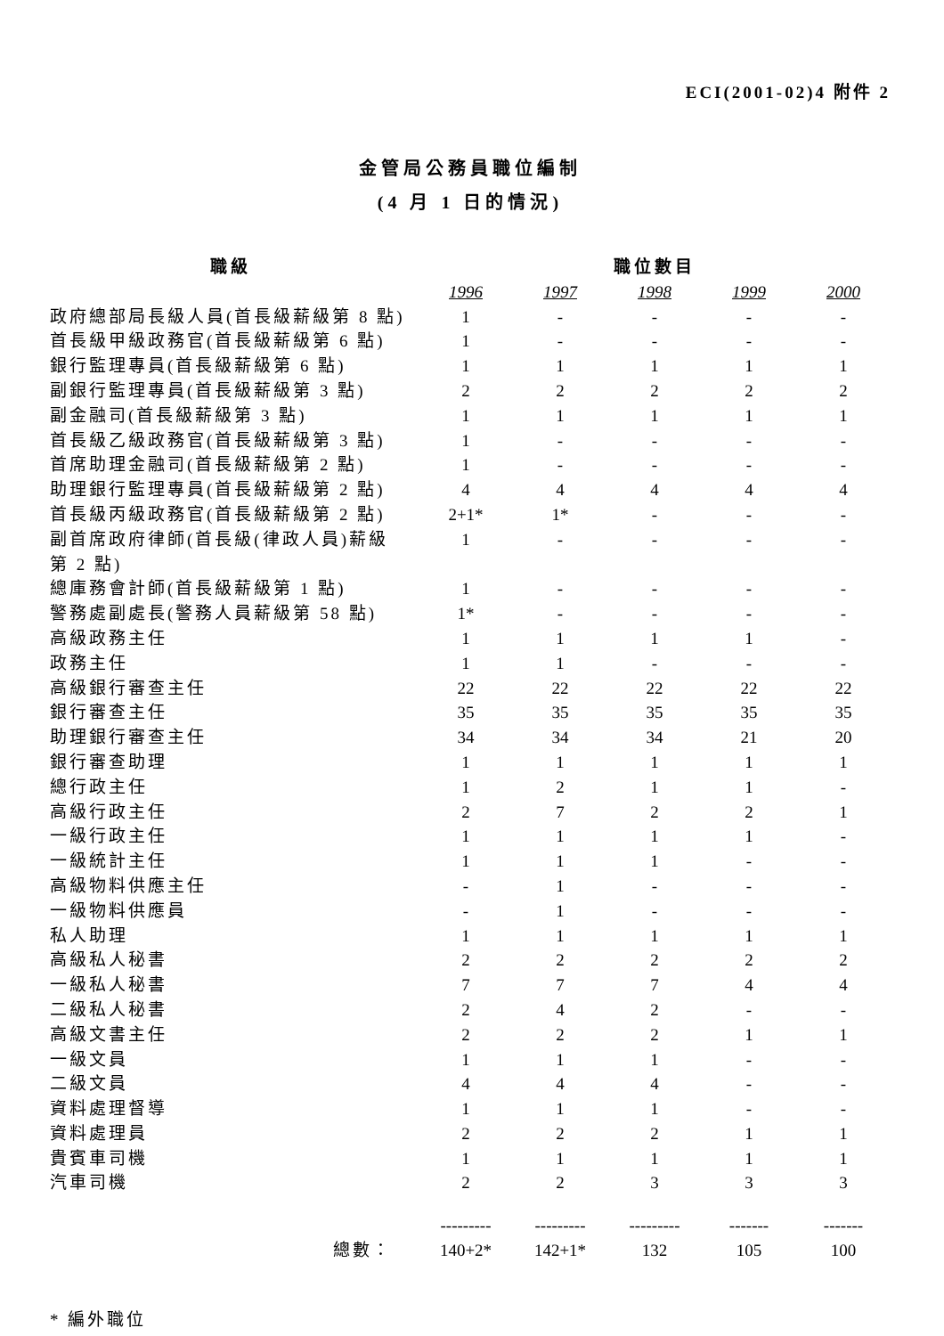ECI(2001-02)4 附件 2
金管局公務員職位編制
(4 月 1 日的情況)
| 職級 | 職位數目 | | | | |
| --- | --- | --- | --- | --- | --- |
| | 1996 | 1997 | 1998 | 1999 | 2000 |
| 政府總部局長級人員(首長級薪級第 8 點) | 1 | - | - | - | - |
| 首長級甲級政務官(首長級薪級第 6 點) | 1 | - | - | - | - |
| 銀行監理專員(首長級薪級第 6 點) | 1 | 1 | 1 | 1 | 1 |
| 副銀行監理專員(首長級薪級第 3 點) | 2 | 2 | 2 | 2 | 2 |
| 副金融司(首長級薪級第 3 點) | 1 | 1 | 1 | 1 | 1 |
| 首長級乙級政務官(首長級薪級第 3 點) | 1 | - | - | - | - |
| 首席助理金融司(首長級薪級第 2 點) | 1 | - | - | - | - |
| 助理銀行監理專員(首長級薪級第 2 點) | 4 | 4 | 4 | 4 | 4 |
| 首長級丙級政務官(首長級薪級第 2 點) | 2+1* | 1* | - | - | - |
| 副首席政府律師(首長級(律政人員)薪級 第 2 點) | 1 | - | - | - | - |
| 總庫務會計師(首長級薪級第 1 點) | 1 | - | - | - | - |
| 警務處副處長(警務人員薪級第 58 點) | 1* | - | - | - | - |
| 高級政務主任 | 1 | 1 | 1 | 1 | - |
| 政務主任 | 1 | 1 | - | - | - |
| 高級銀行審查主任 | 22 | 22 | 22 | 22 | 22 |
| 銀行審查主任 | 35 | 35 | 35 | 35 | 35 |
| 助理銀行審查主任 | 34 | 34 | 34 | 21 | 20 |
| 銀行審查助理 | 1 | 1 | 1 | 1 | 1 |
| 總行政主任 | 1 | 2 | 1 | 1 | - |
| 高級行政主任 | 2 | 7 | 2 | 2 | 1 |
| 一級行政主任 | 1 | 1 | 1 | 1 | - |
| 一級統計主任 | 1 | 1 | 1 | - | - |
| 高級物料供應主任 | - | 1 | - | - | - |
| 一級物料供應員 | - | 1 | - | - | - |
| 私人助理 | 1 | 1 | 1 | 1 | 1 |
| 高級私人秘書 | 2 | 2 | 2 | 2 | 2 |
| 一級私人秘書 | 7 | 7 | 7 | 4 | 4 |
| 二級私人秘書 | 2 | 4 | 2 | - | - |
| 高級文書主任 | 2 | 2 | 2 | 1 | 1 |
| 一級文員 | 1 | 1 | 1 | - | - |
| 二級文員 | 4 | 4 | 4 | - | - |
| 資料處理督導 | 1 | 1 | 1 | - | - |
| 資料處理員 | 2 | 2 | 2 | 1 | 1 |
| 貴賓車司機 | 1 | 1 | 1 | 1 | 1 |
| 汽車司機 | 2 | 2 | 3 | 3 | 3 |
| | --------- | --------- | --------- | ------- | ------- |
| 總數： | 140+2* | 142+1* | 132 | 105 | 100 |
* 編外職位